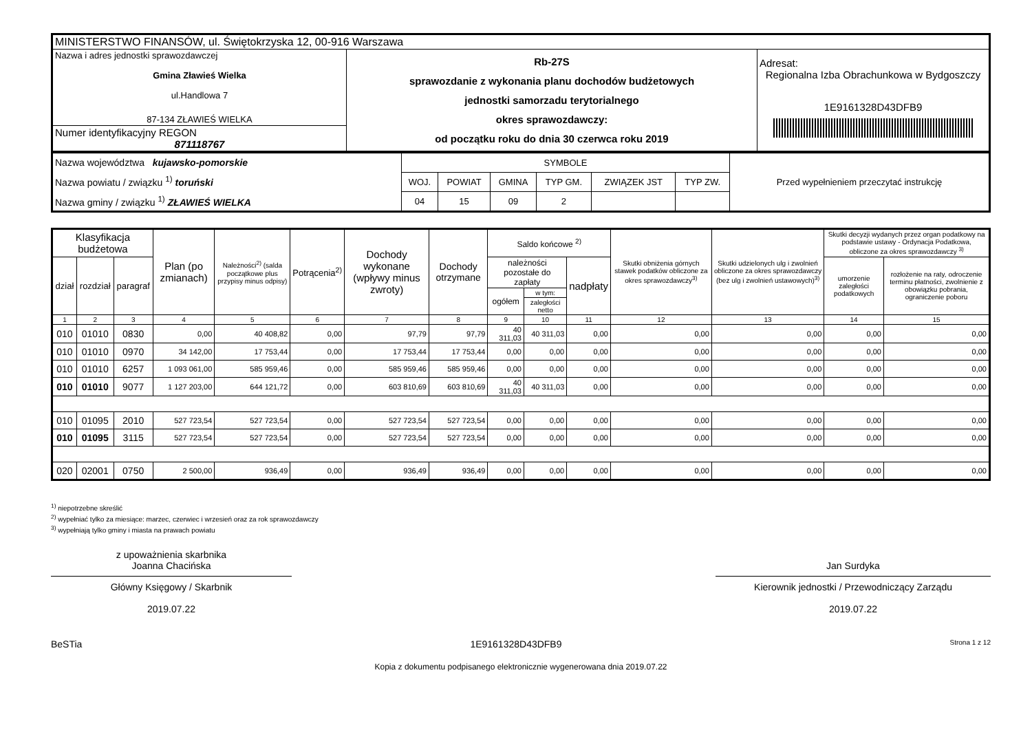| MINISTERSTWO FINANSÓW, ul. Świętokrzyska 12, 00-916 Warszawa | | |
| Nazwa i adres jednostki sprawozdawczej Gmina Zławieś Wielka ul.Handlowa 7 87-134 ZŁAWIEŚ WIELKA | Rb-27S sprawozdanie z wykonania planu dochodów budżetowych jednostki samorzadu terytorialnego okres sprawozdawczy: od początku roku do dnia 30 czerwca roku 2019 | Adresat: Regionalna Izba Obrachunkowa w Bydgoszczy 1E9161328D43DFB9 |
| Numer identyfikacyjny REGON 871118767 | | |
| Nazwa województwa kujawsko-pomorskie Nazwa powiatu / związku <sup>1)</sup> toruński Nazwa gminy / związku <sup>1)</sup> ZŁAWIEŚ WIELKA | SYMBOLE | | | | | | Przed wypełnieniem przeczytać instrukcję |
| | WOJ. | POWIAT | GMINA | TYP GM. | ZWIĄZEK JST | TYP ZW. | |
| | 04 | 15 | 09 | 2 | | | |
| Klasyfikacja budżetowa | | | Plan (po zmianach) | Należności<sup>2)</sup> (salda początkowe plus przypisy minus odpisy) | Potrącenia<sup>2)</sup> | Dochody wykonane (wpływy minus zwroty) | Dochody otrzymane | Saldo końcowe <sup>2)</sup> | | | Skutki obniżenia górnych stawek podatków obliczone za okres sprawozdawczy<sup>3)</sup> | Skutki udzielonych ulg i zwolnień obliczone za okres sprawozdawczy (bez ulg i zwolnień ustawowych)<sup>3)</sup> | Skutki decyzji wydanych przez organ podatkowy na podstawie ustawy - Ordynacja Podatkowa, obliczone za okres sprawozdawczy <sup>3)</sup> | |
| --- | --- | --- | --- | --- | --- | --- | --- | --- | --- | --- | --- | --- | --- | --- |
| dział | rozdział | paragraf | | | | | | należności pozostałe do zapłaty | | nadpłaty | | | umorzenie zaległości podatkowych | rozłożenie na raty, odroczenie terminu płatności, zwolnienie z obowiązku pobrania, ograniczenie poboru |
| | | | | | | | | ogółem | w tym: | | | | | |
| | | | | | | | | | zaległości netto | | | | | |
| 1 | 2 | 3 | 4 | 5 | 6 | 7 | 8 | 9 | 10 | 11 | 12 | 13 | 14 | 15 |
| 010 | 01010 | 0830 | 0,00 | 40 408,82 | 0,00 | 97,79 | 97,79 | 40 311,03 | 40 311,03 | 0,00 | 0,00 | 0,00 | 0,00 | 0,00 |
| 010 | 01010 | 0970 | 34 142,00 | 17 753,44 | 0,00 | 17 753,44 | 17 753,44 | 0,00 | 0,00 | 0,00 | 0,00 | 0,00 | 0,00 | 0,00 |
| 010 | 01010 | 6257 | 1 093 061,00 | 585 959,46 | 0,00 | 585 959,46 | 585 959,46 | 0,00 | 0,00 | 0,00 | 0,00 | 0,00 | 0,00 | 0,00 |
| 010 | 01010 | 9077 | 1 127 203,00 | 644 121,72 | 0,00 | 603 810,69 | 603 810,69 | 40 311,03 | 40 311,03 | 0,00 | 0,00 | 0,00 | 0,00 | 0,00 |
| 010 | 01095 | 2010 | 527 723,54 | 527 723,54 | 0,00 | 527 723,54 | 527 723,54 | 0,00 | 0,00 | 0,00 | 0,00 | 0,00 | 0,00 | 0,00 |
| 010 | 01095 | 3115 | 527 723,54 | 527 723,54 | 0,00 | 527 723,54 | 527 723,54 | 0,00 | 0,00 | 0,00 | 0,00 | 0,00 | 0,00 | 0,00 |
| 020 | 02001 | 0750 | 2 500,00 | 936,49 | 0,00 | 936,49 | 936,49 | 0,00 | 0,00 | 0,00 | 0,00 | 0,00 | 0,00 | 0,00 |
<sup>1)</sup> niepotrzebne skreślić
<sup>2)</sup> wypełniać tylko za miesiące: marzec, czerwiec i wrzesień oraz za rok sprawozdawczy
<sup>3)</sup> wypełniają tylko gminy i miasta na prawach powiatu
z upoważnienia skarbnika
Joanna Chacińska
Główny Księgowy / Skarbnik
2019.07.22
Jan Surdyka
Kierownik jednostki / Przewodniczący Zarządu
2019.07.22
BeSTia 1E9161328D43DFB9 Strona 1 z 12
Kopia z dokumentu podpisanego elektronicznie wygenerowana dnia 2019.07.22